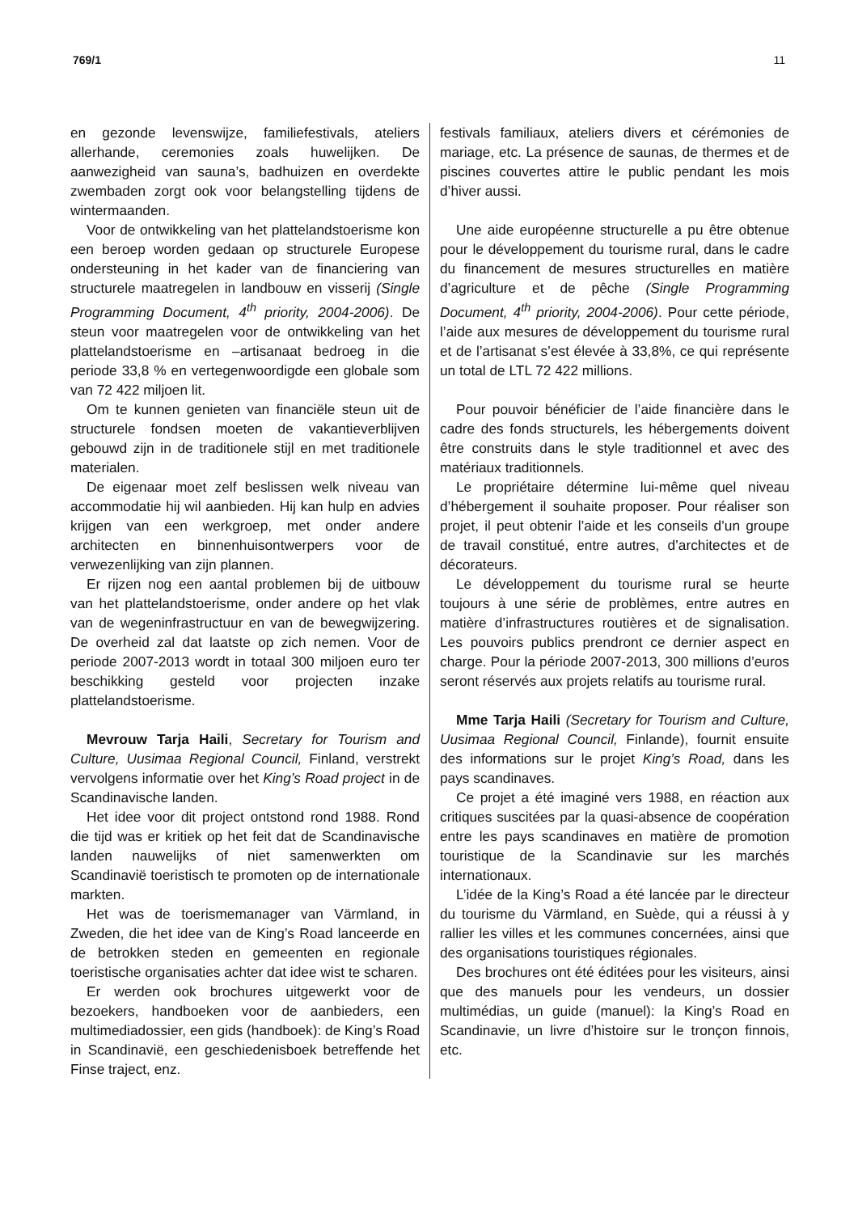769/1 11
en gezonde levenswijze, familiefestivals, ateliers allerhande, ceremonies zoals huwelijken. De aanwezigheid van sauna’s, badhuizen en overdekte zwembaden zorgt ook voor belangstelling tijdens de wintermaanden.
Voor de ontwikkeling van het plattelandstoerisme kon een beroep worden gedaan op structurele Europese ondersteuning in het kader van de financiering van structurele maatregelen in landbouw en visserij (Single Programming Document, 4<sup>th</sup> priority, 2004-2006). De steun voor maatregelen voor de ontwikkeling van het plattelandstoerisme en –artisanaat bedroeg in die periode 33,8 % en vertegenwoordigde een globale som van 72 422 miljoen lit.
Om te kunnen genieten van financiële steun uit de structurele fondsen moeten de vakantieverblijven gebouwd zijn in de traditionele stijl en met traditionele materialen.
De eigenaar moet zelf beslissen welk niveau van accommodatie hij wil aanbieden. Hij kan hulp en advies krijgen van een werkgroep, met onder andere architecten en binnenhuisontwerpers voor de verwezenlijking van zijn plannen.
Er rijzen nog een aantal problemen bij de uitbouw van het plattelandstoerisme, onder andere op het vlak van de wegeninfrastructuur en van de bewegwijzering. De overheid zal dat laatste op zich nemen. Voor de periode 2007-2013 wordt in totaal 300 miljoen euro ter beschikking gesteld voor projecten inzake plattelandstoerisme.
Mevrouw Tarja Haili, Secretary for Tourism and Culture, Uusimaa Regional Council, Finland, verstrekt vervolgens informatie over het King’s Road project in de Scandinavische landen.
Het idee voor dit project ontstond rond 1988. Rond die tijd was er kritiek op het feit dat de Scandinavische landen nauwelijks of niet samenwerkten om Scandinavië toeristisch te promoten op de internationale markten.
Het was de toerismemanager van Värmland, in Zweden, die het idee van de King’s Road lanceerde en de betrokken steden en gemeenten en regionale toeristische organisaties achter dat idee wist te scharen.
Er werden ook brochures uitgewerkt voor de bezoekers, handboeken voor de aanbieders, een multimediadossier, een gids (handboek): de King’s Road in Scandinavië, een geschiedenisboek betreffende het Finse traject, enz.
festivals familiaux, ateliers divers et cérémonies de mariage, etc. La présence de saunas, de thermes et de piscines couvertes attire le public pendant les mois d’hiver aussi.
Une aide européenne structurelle a pu être obtenue pour le développement du tourisme rural, dans le cadre du financement de mesures structurelles en matière d’agriculture et de pêche (Single Programming Document, 4<sup>th</sup> priority, 2004-2006). Pour cette période, l’aide aux mesures de développement du tourisme rural et de l’artisanat s’est élevée à 33,8%, ce qui représente un total de LTL 72 422 millions.
Pour pouvoir bénéficier de l’aide financière dans le cadre des fonds structurels, les hébergements doivent être construits dans le style traditionnel et avec des matériaux traditionnels.
Le propriétaire détermine lui-même quel niveau d’hébergement il souhaite proposer. Pour réaliser son projet, il peut obtenir l’aide et les conseils d’un groupe de travail constitué, entre autres, d’architectes et de décorateurs.
Le développement du tourisme rural se heurte toujours à une série de problèmes, entre autres en matière d’infrastructures routières et de signalisation. Les pouvoirs publics prendront ce dernier aspect en charge. Pour la période 2007-2013, 300 millions d’euros seront réservés aux projets relatifs au tourisme rural.
Mme Tarja Haili (Secretary for Tourism and Culture, Uusimaa Regional Council, Finlande), fournit ensuite des informations sur le projet King’s Road, dans les pays scandinaves.
Ce projet a été imaginé vers 1988, en réaction aux critiques suscitées par la quasi-absence de coopération entre les pays scandinaves en matière de promotion touristique de la Scandinavie sur les marchés internationaux.
L’idée de la King’s Road a été lancée par le directeur du tourisme du Värmland, en Suède, qui a réussi à y rallier les villes et les communes concernées, ainsi que des organisations touristiques régionales.
Des brochures ont été éditées pour les visiteurs, ainsi que des manuels pour les vendeurs, un dossier multimédias, un guide (manuel): la King’s Road en Scandinavie, un livre d’histoire sur le tronçon finnois, etc.